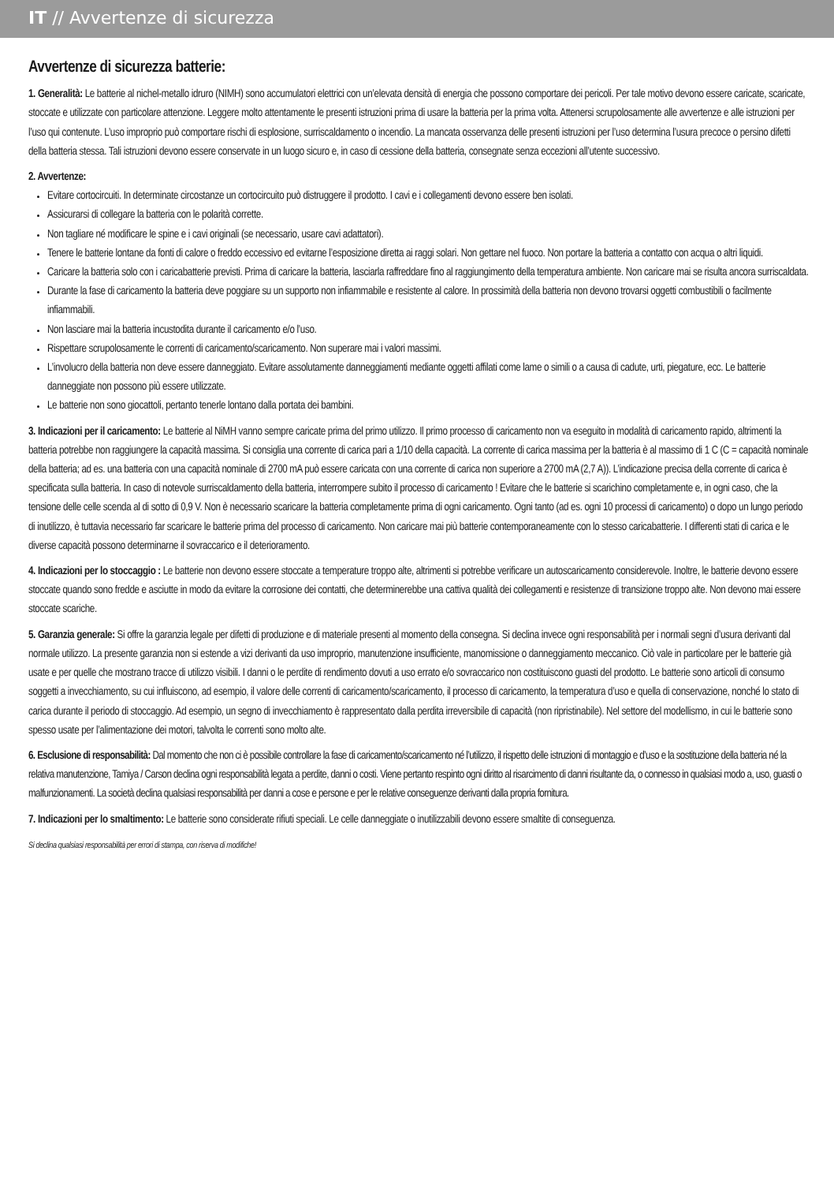IT // Avvertenze di sicurezza
Avvertenze di sicurezza batterie:
1. Generalità: Le batterie al nichel-metallo idruro (NIMH) sono accumulatori elettrici con un’elevata densità di energia che possono comportare dei pericoli. Per tale motivo devono essere caricate, scaricate, stoccate e utilizzate con particolare attenzione. Leggere molto attentamente le presenti istruzioni prima di usare la batteria per la prima volta. Attenersi scrupolosamente alle avvertenze e alle istruzioni per l’uso qui contenute. L’uso improprio può comportare rischi di esplosione, surriscaldamento o incendio. La mancata osservanza delle presenti istruzioni per l’uso determina l’usura precoce o persino difetti della batteria stessa. Tali istruzioni devono essere conservate in un luogo sicuro e, in caso di cessione della batteria, consegnate senza eccezioni all’utente successivo.
2. Avvertenze:
Evitare cortocircuiti. In determinate circostanze un cortocircuito può distruggere il prodotto. I cavi e i collegamenti devono essere ben isolati.
Assicurarsi di collegare la batteria con le polarità corrette.
Non tagliare né modificare le spine e i cavi originali (se necessario, usare cavi adattatori).
Tenere le batterie lontane da fonti di calore o freddo eccessivo ed evitarne l’esposizione diretta ai raggi solari. Non gettare nel fuoco. Non portare la batteria a contatto con acqua o altri liquidi.
Caricare la batteria solo con i caricabatterie previsti. Prima di caricare la batteria, lasciarla raffreddare fino al raggiungimento della temperatura ambiente. Non caricare mai se risulta ancora surriscaldata.
Durante la fase di caricamento la batteria deve poggiare su un supporto non infiammabile e resistente al calore. In prossimità della batteria non devono trovarsi oggetti combustibili o facilmente infiammabili.
Non lasciare mai la batteria incustodita durante il caricamento e/o l’uso.
Rispettare scrupolosamente le correnti di caricamento/scaricamento. Non superare mai i valori massimi.
L’involucro della batteria non deve essere danneggiato. Evitare assolutamente danneggiamenti mediante oggetti affilati come lame o simili o a causa di cadute, urti, piegature, ecc. Le batterie danneggiate non possono più essere utilizzate.
Le batterie non sono giocattoli, pertanto tenerle lontano dalla portata dei bambini.
3. Indicazioni per il caricamento: Le batterie al NiMH vanno sempre caricate prima del primo utilizzo. Il primo processo di caricamento non va eseguito in modalità di caricamento rapido, altrimenti la batteria potrebbe non raggiungere la capacità massima. Si consiglia una corrente di carica pari a 1/10 della capacità. La corrente di carica massima per la batteria è al massimo di 1 C (C = capacità nominale della batteria; ad es. una batteria con una capacità nominale di 2700 mA può essere caricata con una corrente di carica non superiore a 2700 mA (2,7 A)). L’indicazione precisa della corrente di carica è specificata sulla batteria. In caso di notevole surriscaldamento della batteria, interrompere subito il processo di caricamento ! Evitare che le batterie si scarichino completamente e, in ogni caso, che la tensione delle celle scenda al di sotto di 0,9 V. Non è necessario scaricare la batteria completamente prima di ogni caricamento. Ogni tanto (ad es. ogni 10 processi di caricamento) o dopo un lungo periodo di inutilizzo, è tuttavia necessario far scaricare le batterie prima del processo di caricamento. Non caricare mai più batterie contemporaneamente con lo stesso caricabatterie. I differenti stati di carica e le diverse capacità possono determinarne il sovraccarico e il deterioramento.
4. Indicazioni per lo stoccaggio : Le batterie non devono essere stoccate a temperature troppo alte, altrimenti si potrebbe verificare un autoscaricamento considerevole. Inoltre, le batterie devono essere stoccate quando sono fredde e asciutte in modo da evitare la corrosione dei contatti, che determinerebbe una cattiva qualità dei collegamenti e resistenze di transizione troppo alte. Non devono mai essere stoccate scariche.
5. Garanzia generale: Si offre la garanzia legale per difetti di produzione e di materiale presenti al momento della consegna. Si declina invece ogni responsabilità per i normali segni d’usura derivanti dal normale utilizzo. La presente garanzia non si estende a vizi derivanti da uso improprio, manutenzione insufficiente, manomissione o danneggiamento meccanico. Ciò vale in particolare per le batterie già usate e per quelle che mostrano tracce di utilizzo visibili. I danni o le perdite di rendimento dovuti a uso errato e/o sovraccarico non costituiscono guasti del prodotto. Le batterie sono articoli di consumo soggetti a invecchiamento, su cui influiscono, ad esempio, il valore delle correnti di caricamento/scaricamento, il processo di caricamento, la temperatura d’uso e quella di conservazione, nonché lo stato di carica durante il periodo di stoccaggio. Ad esempio, un segno di invecchiamento è rappresentato dalla perdita irreversibile di capacità (non ripristinabile). Nel settore del modellismo, in cui le batterie sono spesso usate per l’alimentazione dei motori, talvolta le correnti sono molto alte.
6. Esclusione di responsabilità: Dal momento che non ci è possibile controllare la fase di caricamento/scaricamento né l’utilizzo, il rispetto delle istruzioni di montaggio e d’uso e la sostituzione della batteria né la relativa manutenzione, Tamiya / Carson declina ogni responsabilità legata a perdite, danni o costi. Viene pertanto respinto ogni diritto al risarcimento di danni risultante da, o connesso in qualsiasi modo a, uso, guasti o malfunzionamenti. La società declina qualsiasi responsabilità per danni a cose e persone e per le relative conseguenze derivanti dalla propria fornitura.
7. Indicazioni per lo smaltimento: Le batterie sono considerate rifiuti speciali. Le celle danneggiate o inutilizzabili devono essere smaltite di conseguenza.
Si declina qualsiasi responsabilità per errori di stampa, con riserva di modifiche!